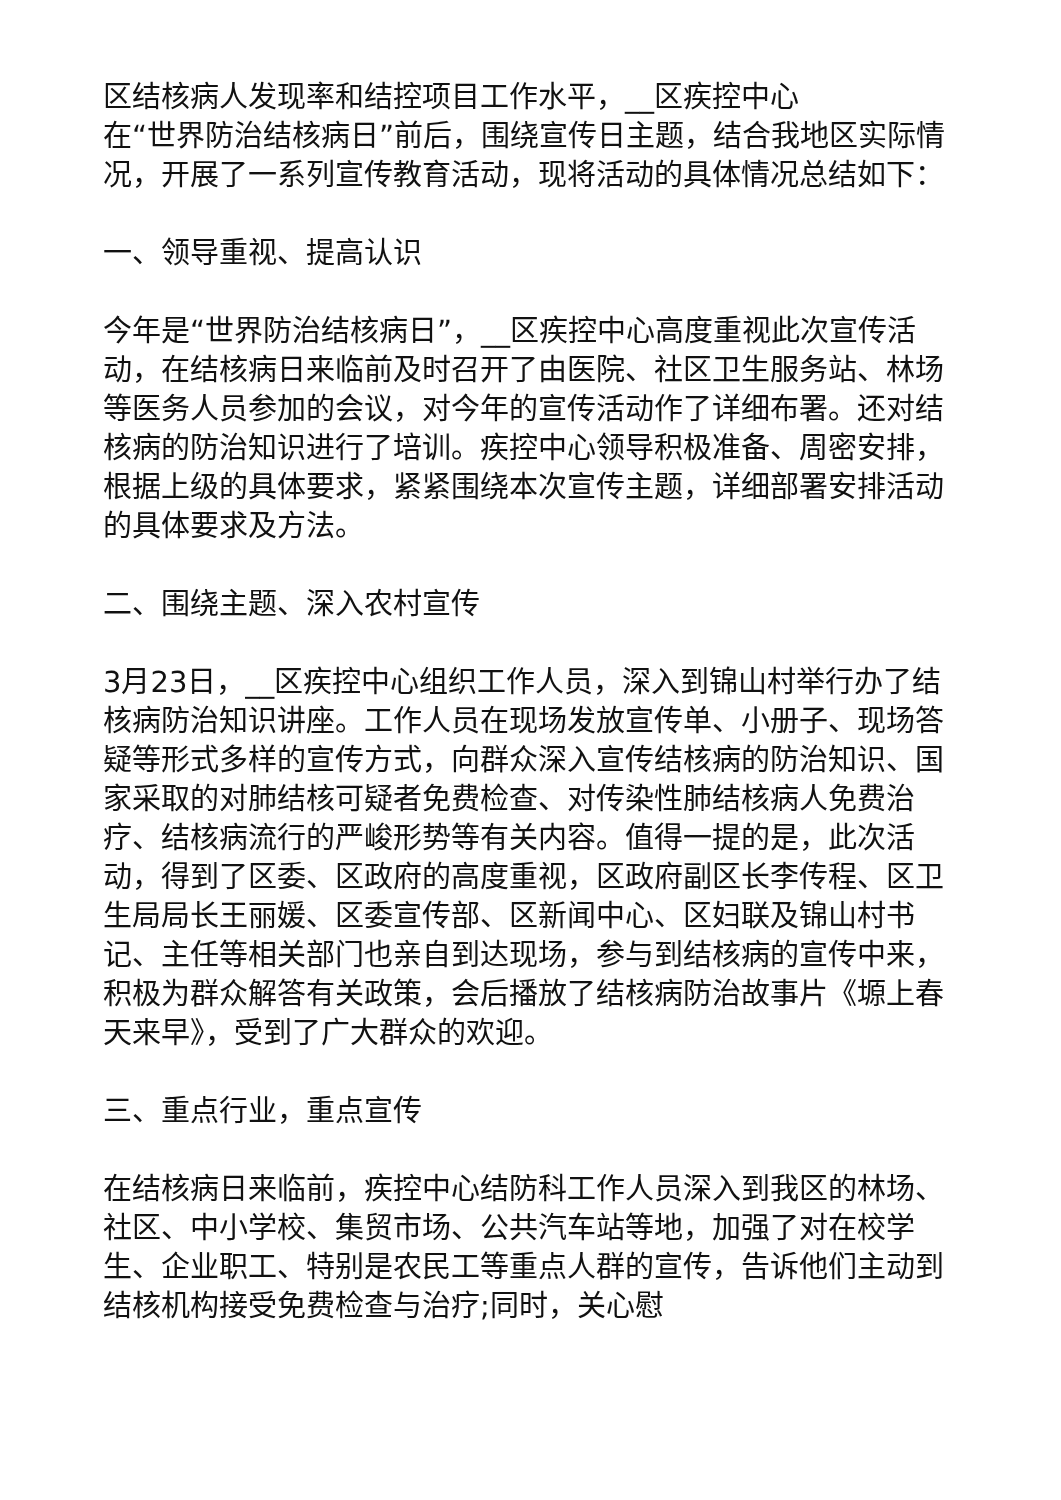区结核病人发现率和结控项目工作水平，__区疾控中心
在“世界防治结核病日”前后，围绕宣传日主题，结合我地区实际情况，开展了一系列宣传教育活动，现将活动的具体情况总结如下：
一、领导重视、提高认识
今年是“世界防治结核病日”，__区疾控中心高度重视此次宣传活动，在结核病日来临前及时召开了由医院、社区卫生服务站、林场等医务人员参加的会议，对今年的宣传活动作了详细布署。还对结核病的防治知识进行了培训。疾控中心领导积极准备、周密安排，根据上级的具体要求，紧紧围绕本次宣传主题，详细部署安排活动的具体要求及方法。
二、围绕主题、深入农村宣传
3月23日，__区疾控中心组织工作人员，深入到锦山村举行办了结核病防治知识讲座。工作人员在现场发放宣传单、小册子、现场答疑等形式多样的宣传方式，向群众深入宣传结核病的防治知识、国家采取的对肺结核可疑者免费检查、对传染性肺结核病人免费治疗、结核病流行的严峻形势等有关内容。值得一提的是，此次活动，得到了区委、区政府的高度重视，区政府副区长李传程、区卫生局局长王丽媛、区委宣传部、区新闻中心、区妇联及锦山村书记、主任等相关部门也亲自到达现场，参与到结核病的宣传中来，积极为群众解答有关政策，会后播放了结核病防治故事片《塬上春天来早》，受到了广大群众的欢迎。
三、重点行业，重点宣传
在结核病日来临前，疾控中心结防科工作人员深入到我区的林场、社区、中小学校、集贸市场、公共汽车站等地，加强了对在校学生、企业职工、特别是农民工等重点人群的宣传，告诉他们主动到结核机构接受免费检查与治疗;同时，关心慰